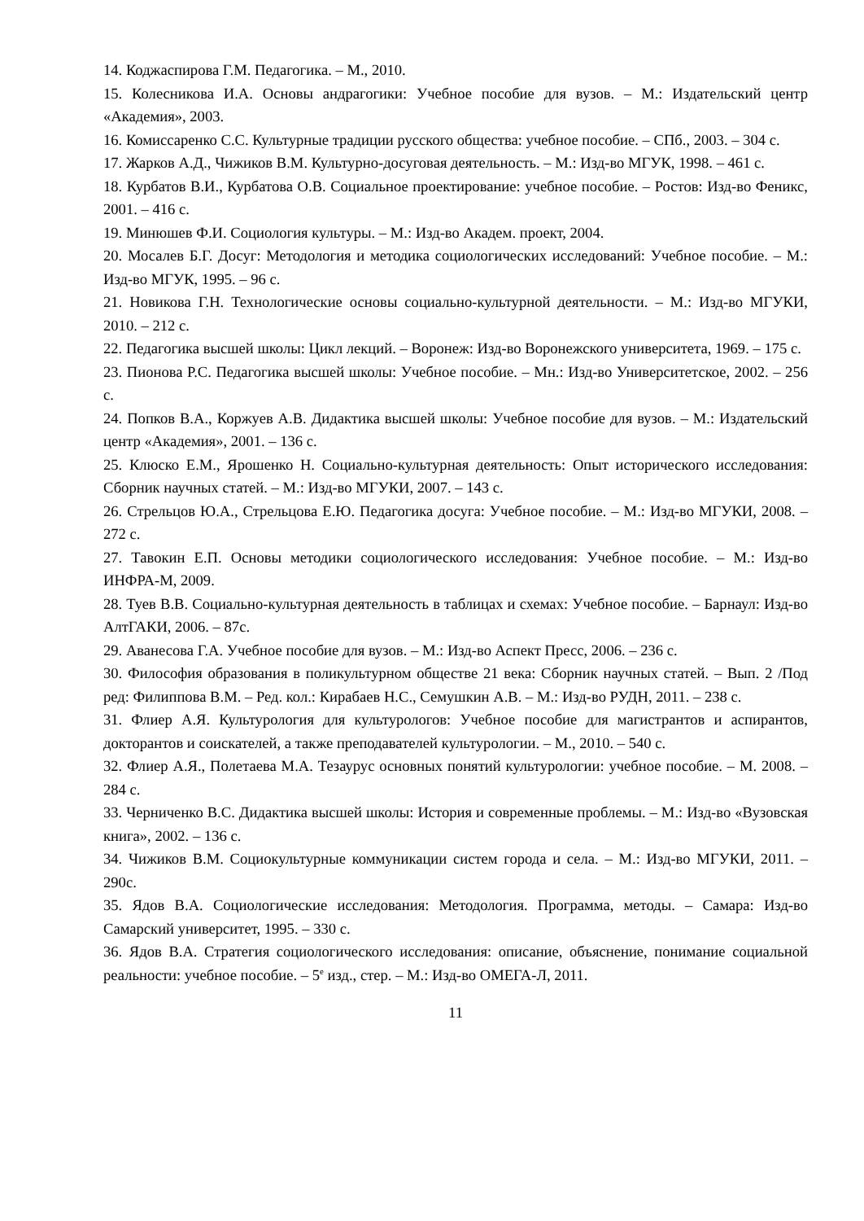14. Коджаспирова Г.М. Педагогика. – М., 2010.
15. Колесникова И.А. Основы андрагогики: Учебное пособие для вузов. – М.: Издательский центр «Академия», 2003.
16. Комиссаренко С.С. Культурные традиции русского общества: учебное пособие. – СПб., 2003. – 304 с.
17. Жарков А.Д., Чижиков В.М. Культурно-досуговая деятельность. – М.: Изд-во МГУК, 1998. – 461 с.
18. Курбатов В.И., Курбатова О.В. Социальное проектирование: учебное пособие. – Ростов: Изд-во Феникс, 2001. – 416 с.
19. Минюшев Ф.И. Социология культуры. – М.: Изд-во Академ. проект, 2004.
20. Мосалев Б.Г. Досуг: Методология и методика социологических исследований: Учебное пособие. – М.: Изд-во МГУК, 1995. – 96 с.
21. Новикова Г.Н. Технологические основы социально-культурной деятельности. – М.: Изд-во МГУКИ, 2010. – 212 с.
22. Педагогика высшей школы: Цикл лекций. – Воронеж: Изд-во Воронежского университета, 1969. – 175 с.
23. Пионова Р.С. Педагогика высшей школы: Учебное пособие. – Мн.: Изд-во Университетское, 2002. – 256 с.
24. Попков В.А., Коржуев А.В. Дидактика высшей школы: Учебное пособие для вузов. – М.: Издательский центр «Академия», 2001. – 136 с.
25. Клюско Е.М., Ярошенко Н. Социально-культурная деятельность: Опыт исторического исследования: Сборник научных статей. – М.: Изд-во МГУКИ, 2007. – 143 с.
26. Стрельцов Ю.А., Стрельцова Е.Ю. Педагогика досуга: Учебное пособие. – М.: Изд-во МГУКИ, 2008. – 272 с.
27. Тавокин Е.П. Основы методики социологического исследования: Учебное пособие. – М.: Изд-во ИНФРА-М, 2009.
28. Туев В.В. Социально-культурная деятельность в таблицах и схемах: Учебное пособие. – Барнаул: Изд-во АлтГАКИ, 2006. – 87с.
29. Аванесова Г.А. Учебное пособие для вузов. – М.: Изд-во Аспект Пресс, 2006. – 236 с.
30. Философия образования в поликультурном обществе 21 века: Сборник научных статей. – Вып. 2 /Под ред: Филиппова В.М. – Ред. кол.: Кирабаев Н.С., Семушкин А.В. – М.: Изд-во РУДН, 2011. – 238 с.
31. Флиер А.Я. Культурология для культурологов: Учебное пособие для магистрантов и аспирантов, докторантов и соискателей, а также преподавателей культурологии. – М., 2010. – 540 с.
32. Флиер А.Я., Полетаева М.А. Тезаурус основных понятий культурологии: учебное пособие. – М. 2008. – 284 с.
33. Черниченко В.С. Дидактика высшей школы: История и современные проблемы. – М.: Изд-во «Вузовская книга», 2002. – 136 с.
34. Чижиков В.М. Социокультурные коммуникации систем города и села. – М.: Изд-во МГУКИ, 2011. – 290с.
35. Ядов В.А. Социологические исследования: Методология. Программа, методы. – Самара: Изд-во Самарский университет, 1995. – 330 с.
36. Ядов В.А. Стратегия социологического исследования: описание, объяснение, понимание социальной реальности: учебное пособие. – 5<sup>е</sup> изд., стер. – М.: Изд-во ОМЕГА-Л, 2011.
11